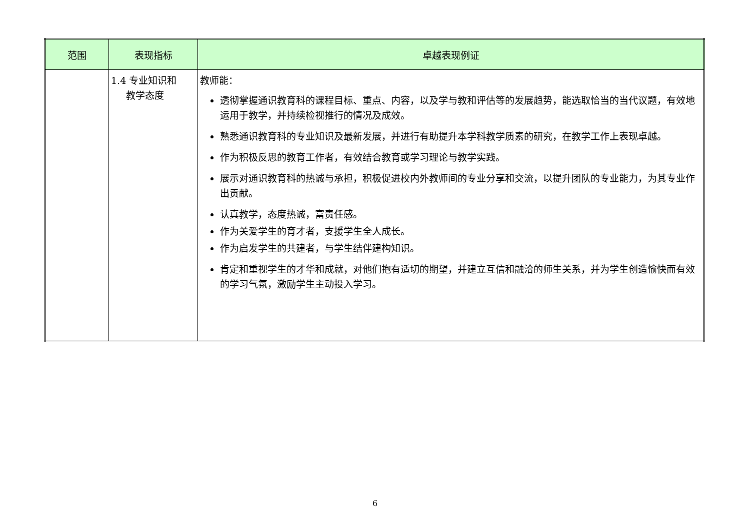| 范围 | 表现指标 | 卓越表现例证 |
| --- | --- | --- |
| | 1.4 专业知识和 教学态度 | 教师能： 透彻掌握通识教育科的课程目标、重点、内容，以及学与教和评估等的发展趋势，能选取恰当的当代议题，有效地运用于教学，并持续检视推行的情况及成效。 熟悉通识教育科的专业知识及最新发展，并进行有助提升本学科教学质素的研究，在教学工作上表现卓越。 作为积极反思的教育工作者，有效结合教育或学习理论与教学实践。 展示对通识教育科的热诚与承担，积极促进校内外教师间的专业分享和交流，以提升团队的专业能力，为其专业作出贡献。 认真教学，态度热诚，富责任感。 作为关爱学生的育才者，支援学生全人成长。 作为启发学生的共建者，与学生结伴建构知识。 肯定和重视学生的才华和成就，对他们抱有适切的期望，并建立互信和融洽的师生关系，并为学生创造愉快而有效的学习气氛，激励学生主动投入学习。 |
6